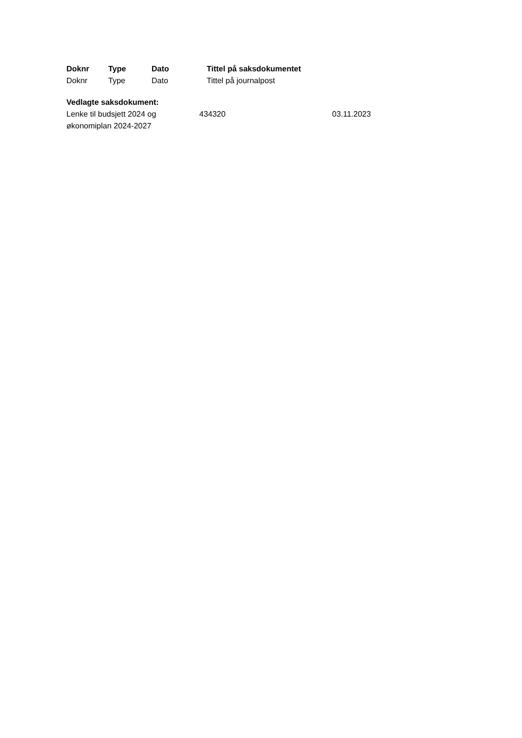| Doknr | Type | Dato | Tittel på saksdokumentet |
| --- | --- | --- | --- |
| Doknr | Type | Dato | Tittel på journalpost |
Vedlagte saksdokument:
| Lenke til budsjett 2024 og økonomiplan 2024-2027 | 434320 | 03.11.2023 |